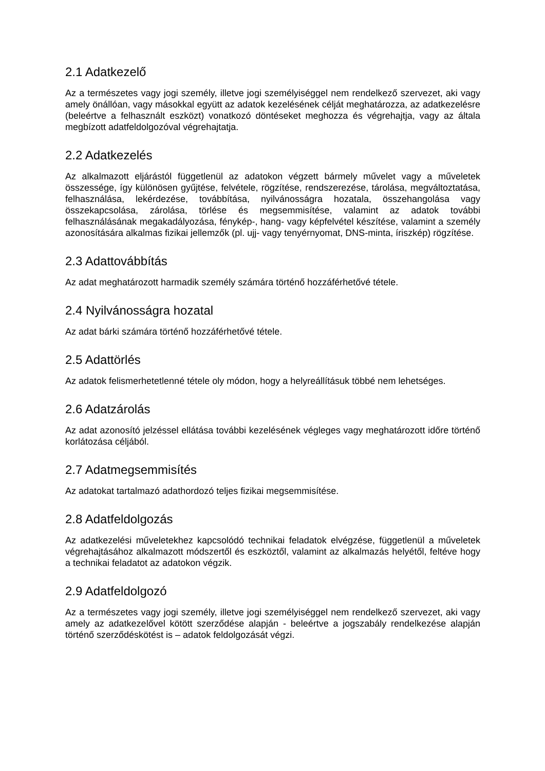2.1 Adatkezelő
Az a természetes vagy jogi személy, illetve jogi személyiséggel nem rendelkező szervezet, aki vagy amely önállóan, vagy másokkal együtt az adatok kezelésének célját meghatározza, az adatkezelésre (beleértve a felhasznált eszközt) vonatkozó döntéseket meghozza és végrehajtja, vagy az általa megbízott adatfeldolgozóval végrehajtatja.
2.2 Adatkezelés
Az alkalmazott eljárástól függetlenül az adatokon végzett bármely művelet vagy a műveletek összessége, így különösen gyűjtése, felvétele, rögzítése, rendszerezése, tárolása, megváltoztatása, felhasználása, lekérdezése, továbbítása, nyilvánosságra hozatala, összehangolása vagy összekapcsolása, zárolása, törlése és megsemmisítése, valamint az adatok további felhasználásának megakadályozása, fénykép-, hang- vagy képfelvétel készítése, valamint a személy azonosítására alkalmas fizikai jellemzők (pl. ujj- vagy tenyérnyomat, DNS-minta, íriszkép) rögzítése.
2.3 Adattovábbítás
Az adat meghatározott harmadik személy számára történő hozzáférhetővé tétele.
2.4 Nyilvánosságra hozatal
Az adat bárki számára történő hozzáférhetővé tétele.
2.5 Adattörlés
Az adatok felismerhetetlenné tétele oly módon, hogy a helyreállításuk többé nem lehetséges.
2.6 Adatzárolás
Az adat azonosító jelzéssel ellátása további kezelésének végleges vagy meghatározott időre történő korlátozása céljából.
2.7 Adatmegsemmisítés
Az adatokat tartalmazó adathordozó teljes fizikai megsemmisítése.
2.8 Adatfeldolgozás
Az adatkezelési műveletekhez kapcsolódó technikai feladatok elvégzése, függetlenül a műveletek végrehajtásához alkalmazott módszertől és eszköztől, valamint az alkalmazás helyétől, feltéve hogy a technikai feladatot az adatokon végzik.
2.9 Adatfeldolgozó
Az a természetes vagy jogi személy, illetve jogi személyiséggel nem rendelkező szervezet, aki vagy amely az adatkezelővel kötött szerződése alapján - beleértve a jogszabály rendelkezése alapján történő szerződéskötést is – adatok feldolgozását végzi.